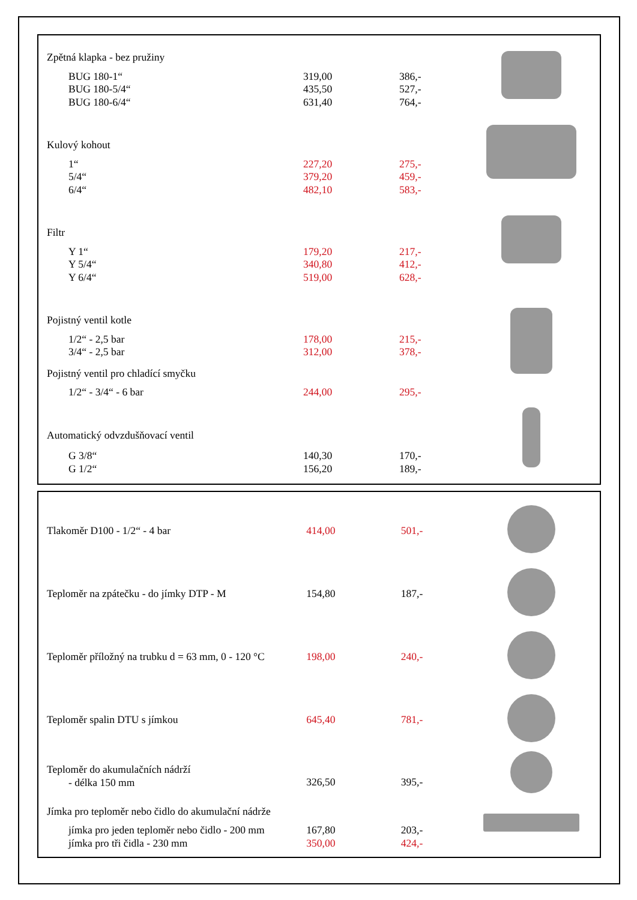| Zpětná klapka - bez pružiny | | | |
| BUG 180-1“ BUG 180-5/4“ BUG 180-6/4“ | 319,00 435,50 631,40 | 386,- 527,- 764,- | |
| Kulový kohout | | | |
| 1“ 5/4“ 6/4“ | 227,20 379,20 482,10 | 275,- 459,- 583,- | |
| Filtr | | | |
| Y 1“ Y 5/4“ Y 6/4“ | 179,20 340,80 519,00 | 217,- 412,- 628,- | |
| Pojistný ventil kotle | | | |
| 1/2“ - 2,5 bar 3/4“ - 2,5 bar | 178,00 312,00 | 215,- 378,- | |
| Pojistný ventil pro chladící smyčku | | | |
| 1/2“ - 3/4“ - 6 bar | 244,00 | 295,- | |
| Automatický odvzdušňovací ventil | | | |
| G 3/8“ G 1/2“ | 140,30 156,20 | 170,- 189,- | |
| Tlakoměr D100 - 1/2“ - 4 bar | 414,00 | 501,- | |
| Teploměr na zpátečku - do jímky DTP - M | 154,80 | 187,- | |
| Teploměr příložný na trubku d = 63 mm, 0 - 120 °C | 198,00 | 240,- | |
| Teploměr spalin DTU s jímkou | 645,40 | 781,- | |
| Teploměr do akumulačních nádrží - délka 150 mm | 326,50 | 395,- | |
| Jímka pro teploměr nebo čidlo do akumulační nádrže | | | |
| jímka pro jeden teploměr nebo čidlo - 200 mm jímka pro tři čidla - 230 mm | 167,80 350,00 | 203,- 424,- | |